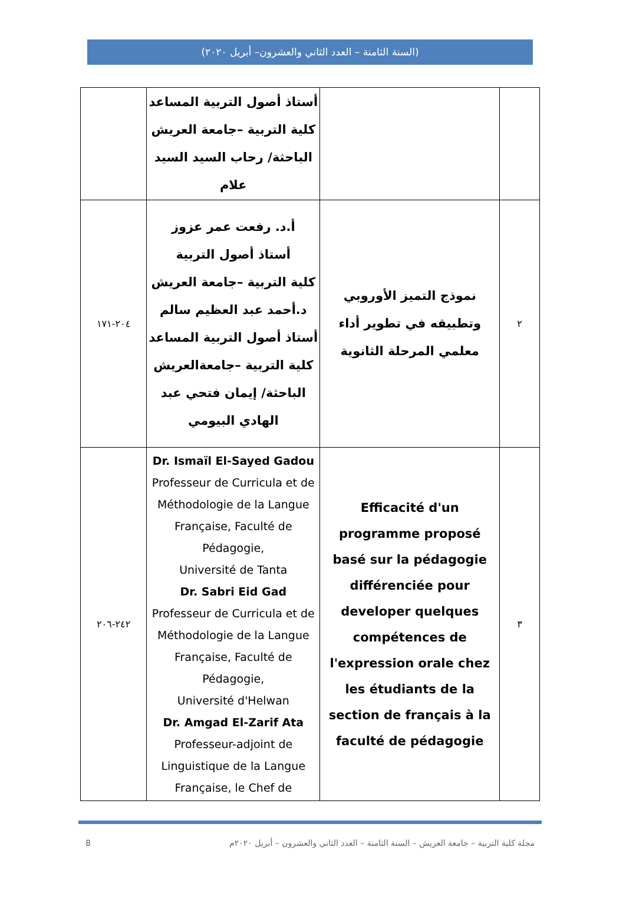(السنة الثامنة – العدد الثاني والعشرون– أبريل ٢٠٢٠)
| | | أستاذ أصول التربية المساعد كلية التربية –جامعة العريش الباحثة/ رحاب السيد السيد علام | |
| ٢ | نموذج التميز الأوروبي وتطبيقه في تطوير أداء معلمي المرحلة الثانوية | أ.د. رفعت عمر عزوز أستاذ أصول التربية كلية التربية –جامعة العريش د.أحمد عبد العظيم سالم أستاذ أصول التربية المساعد كلية التربية –جامعةالعريش الباحثة/ إيمان فتحي عبد الهادي البيومي | ٢٠٤-١٧١ |
| ٣ | Efficacité d'un programme proposé basé sur la pédagogie différenciée pour developer quelques compétences de l'expression orale chez les étudiants de la section de français à la faculté de pédagogie | Dr. Ismaïl El-Sayed Gadou Professeur de Curricula et de Méthodologie de la Langue Française, Faculté de Pédagogie, Université de Tanta Dr. Sabri Eid Gad Professeur de Curricula et de Méthodologie de la Langue Française, Faculté de Pédagogie, Université d'Helwan Dr. Amgad El-Zarif Ata Professeur-adjoint de Linguistique de la Langue Française, le Chef de | ٢٤٢-٢٠٦ |
8 مجلة كلية التربية – جامعة العريش – السنة الثامنة – العدد الثاني والعشرون – أبريل ٢٠٢٠م